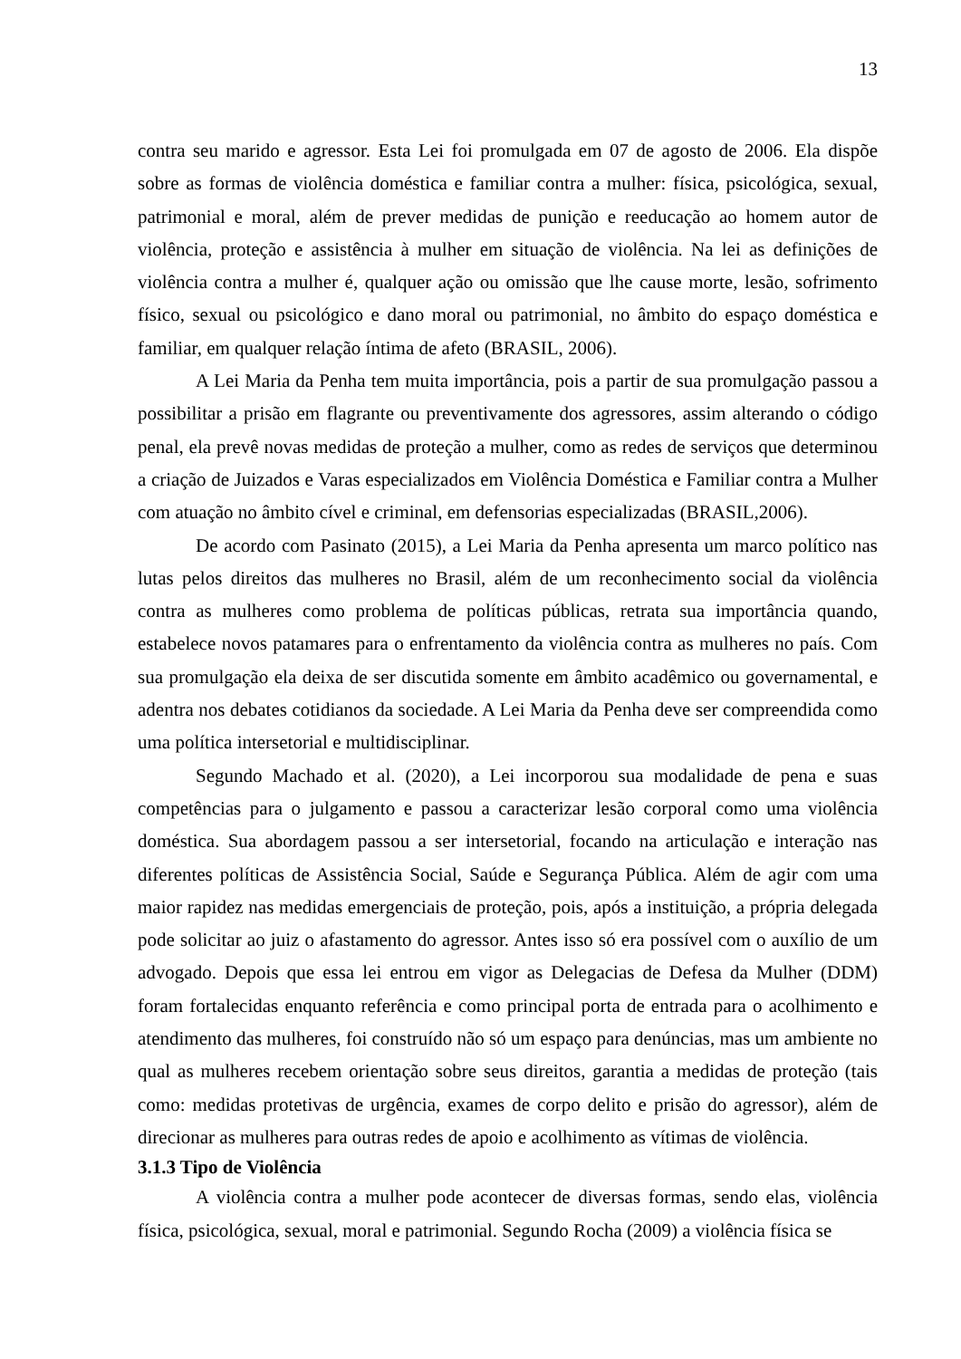13
contra seu marido e agressor. Esta Lei foi promulgada em 07 de agosto de 2006. Ela dispõe sobre as formas de violência doméstica e familiar contra a mulher: física, psicológica, sexual, patrimonial e moral, além de prever medidas de punição e reeducação ao homem autor de violência, proteção e assistência à mulher em situação de violência. Na lei as definições de violência contra a mulher é, qualquer ação ou omissão que lhe cause morte, lesão, sofrimento físico, sexual ou psicológico e dano moral ou patrimonial, no âmbito do espaço doméstica e familiar, em qualquer relação íntima de afeto (BRASIL, 2006).
A Lei Maria da Penha tem muita importância, pois a partir de sua promulgação passou a possibilitar a prisão em flagrante ou preventivamente dos agressores, assim alterando o código penal, ela prevê novas medidas de proteção a mulher, como as redes de serviços que determinou a criação de Juizados e Varas especializados em Violência Doméstica e Familiar contra a Mulher com atuação no âmbito cível e criminal, em defensorias especializadas (BRASIL,2006).
De acordo com Pasinato (2015), a Lei Maria da Penha apresenta um marco político nas lutas pelos direitos das mulheres no Brasil, além de um reconhecimento social da violência contra as mulheres como problema de políticas públicas, retrata sua importância quando, estabelece novos patamares para o enfrentamento da violência contra as mulheres no país. Com sua promulgação ela deixa de ser discutida somente em âmbito acadêmico ou governamental, e adentra nos debates cotidianos da sociedade. A Lei Maria da Penha deve ser compreendida como uma política intersetorial e multidisciplinar.
Segundo Machado et al. (2020), a Lei incorporou sua modalidade de pena e suas competências para o julgamento e passou a caracterizar lesão corporal como uma violência doméstica. Sua abordagem passou a ser intersetorial, focando na articulação e interação nas diferentes políticas de Assistência Social, Saúde e Segurança Pública. Além de agir com uma maior rapidez nas medidas emergenciais de proteção, pois, após a instituição, a própria delegada pode solicitar ao juiz o afastamento do agressor. Antes isso só era possível com o auxílio de um advogado. Depois que essa lei entrou em vigor as Delegacias de Defesa da Mulher (DDM) foram fortalecidas enquanto referência e como principal porta de entrada para o acolhimento e atendimento das mulheres, foi construído não só um espaço para denúncias, mas um ambiente no qual as mulheres recebem orientação sobre seus direitos, garantia a medidas de proteção (tais como: medidas protetivas de urgência, exames de corpo delito e prisão do agressor), além de direcionar as mulheres para outras redes de apoio e acolhimento as vítimas de violência.
3.1.3 Tipo de Violência
A violência contra a mulher pode acontecer de diversas formas, sendo elas, violência física, psicológica, sexual, moral e patrimonial. Segundo Rocha (2009) a violência física se